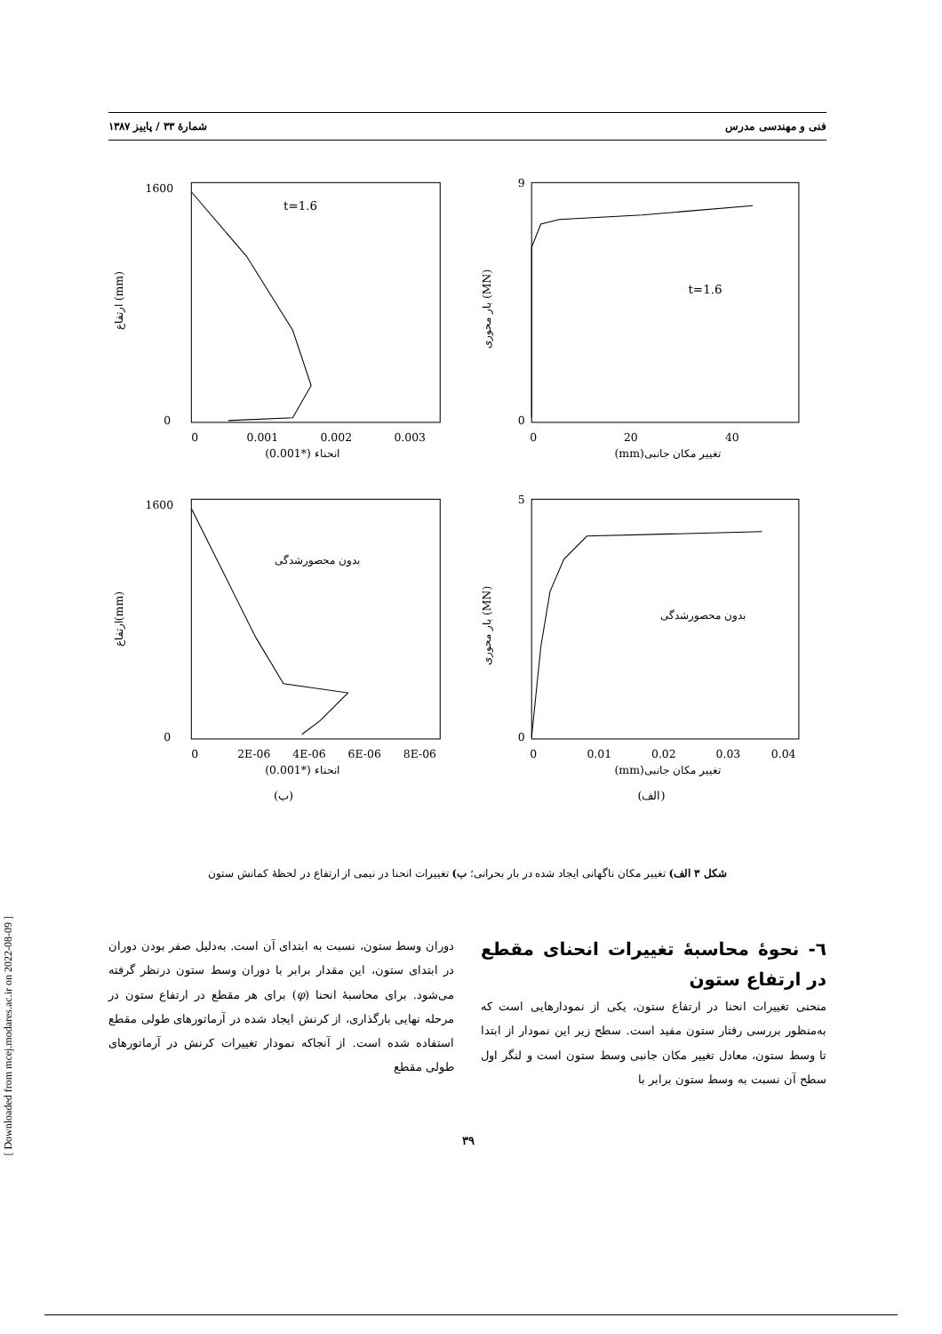[ Downloaded from mcej.modares.ac.ir on 2022-08-09 ]
فنی و مهندسی مدرس شمارهٔ ۳۳ / پاییز ۱۳۸۷
t=1.6
1600
0
0
0.001
0.002
0.003
(0.001*) انحناء
ارتفاع (mm)
t=1.6
9
0
0
20
40
(mm)تغییر مکان جانبی
بار محوری (MN)
بدون محصورشدگی
1600
0
0
2E-06
4E-06
6E-06
8E-06
(0.001*) انحناء
ارتفاع(mm)
(ب)
بدون محصورشدگی
5
0
0
0.01
0.02
0.03
0.04
(mm)تغییر مکان جانبی
بار محوری (MN)
(الف)
شکل ۳ الف) تغییر مکان ناگهانی ایجاد شده در بار بحرانی؛ ب) تغییرات انحنا در نیمی از ارتفاع در لحظهٔ کمانش ستون
٦- نحوهٔ محاسبهٔ تغییرات انحنای مقطع در ارتفاع ستون
منحنی تغییرات انحنا در ارتفاع ستون، یکی از نمودارهایی است که به‌منظور بررسی رفتار ستون مفید است. سطح زیر این نمودار از ابتدا تا وسط ستون، معادل تغییر مکان جانبی وسط ستون است و لنگر اول سطح آن نسبت به وسط ستون برابر با
دوران وسط ستون، نسبت به ابتدای آن است. به‌دلیل صفر بودن دوران در ابتدای ستون، این مقدار برابر با دوران وسط ستون درنظر گرفته می‌شود. برای محاسبهٔ انحنا (φ) برای هر مقطع در ارتفاع ستون در مرحله نهایی بارگذاری، از کرنش ایجاد شده در آرماتورهای طولی مقطع استفاده شده است. از آنجاکه نمودار تغییرات کرنش در آرماتورهای طولی مقطع
۳۹